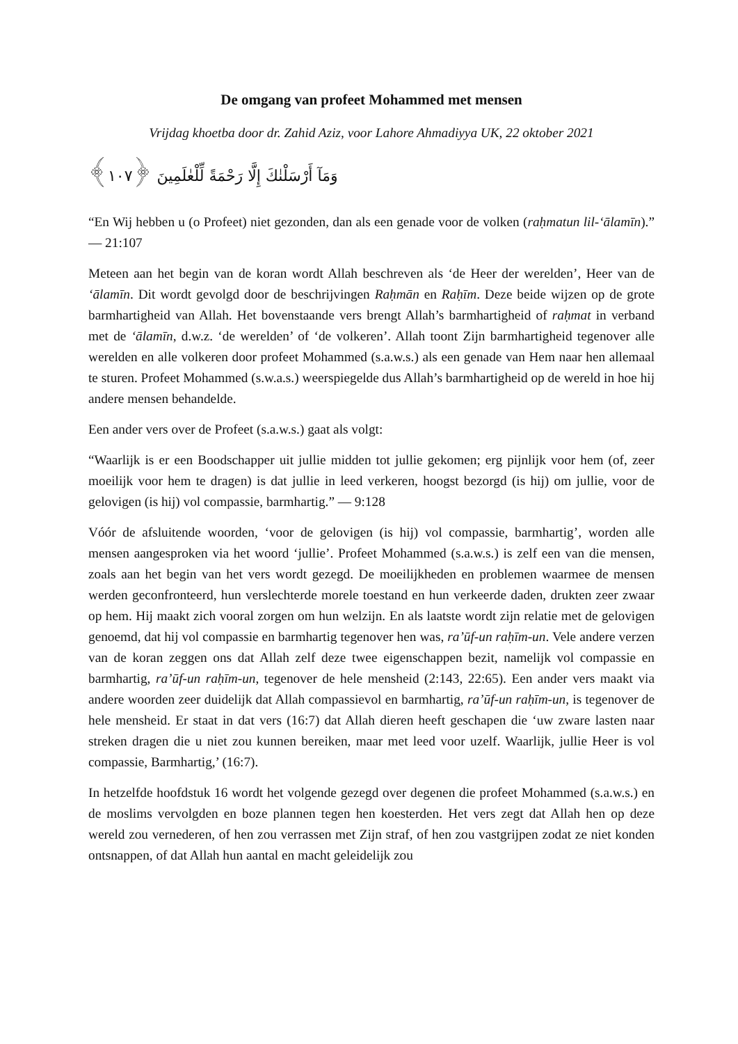De omgang van profeet Mohammed met mensen
Vrijdag khoetba door dr. Zahid Aziz, voor Lahore Ahmadiyya UK, 22 oktober 2021
وَمَآ أَرْسَلْنٰكَ إِلَّا رَحْمَةً لِّلْعٰلَمِينَ ﴿١٠٧﴾
“En Wij hebben u (o Profeet) niet gezonden, dan als een genade voor de volken (raḥmatun lil-‘ālamīn).” — 21:107
Meteen aan het begin van de koran wordt Allah beschreven als ‘de Heer der werelden’, Heer van de ‘ālamīn. Dit wordt gevolgd door de beschrijvingen Raḥmān en Raḥīm. Deze beide wijzen op de grote barmhartigheid van Allah. Het bovenstaande vers brengt Allah’s barmhartigheid of raḥmat in verband met de ‘ālamīn, d.w.z. ‘de werelden’ of ‘de volkeren’. Allah toont Zijn barmhartigheid tegenover alle werelden en alle volkeren door profeet Mohammed (s.a.w.s.) als een genade van Hem naar hen allemaal te sturen. Profeet Mohammed (s.w.a.s.) weerspiegelde dus Allah’s barmhartigheid op de wereld in hoe hij andere mensen behandelde.
Een ander vers over de Profeet (s.a.w.s.) gaat als volgt:
“Waarlijk is er een Boodschapper uit jullie midden tot jullie gekomen; erg pijnlijk voor hem (of, zeer moeilijk voor hem te dragen) is dat jullie in leed verkeren, hoogst bezorgd (is hij) om jullie, voor de gelovigen (is hij) vol compassie, barmhartig.” — 9:128
Vóór de afsluitende woorden, ‘voor de gelovigen (is hij) vol compassie, barmhartig’, worden alle mensen aangesproken via het woord ‘jullie’. Profeet Mohammed (s.a.w.s.) is zelf een van die mensen, zoals aan het begin van het vers wordt gezegd. De moeilijkheden en problemen waarmee de mensen werden geconfronteerd, hun verslechterde morele toestand en hun verkeerde daden, drukten zeer zwaar op hem. Hij maakt zich vooral zorgen om hun welzijn. En als laatste wordt zijn relatie met de gelovigen genoemd, dat hij vol compassie en barmhartig tegenover hen was, ra’ūf-un raḥīm-un. Vele andere verzen van de koran zeggen ons dat Allah zelf deze twee eigenschappen bezit, namelijk vol compassie en barmhartig, ra’ūf-un raḥīm-un, tegenover de hele mensheid (2:143, 22:65). Een ander vers maakt via andere woorden zeer duidelijk dat Allah compassievol en barmhartig, ra’ūf-un raḥīm-un, is tegenover de hele mensheid. Er staat in dat vers (16:7) dat Allah dieren heeft geschapen die ‘uw zware lasten naar streken dragen die u niet zou kunnen bereiken, maar met leed voor uzelf. Waarlijk, jullie Heer is vol compassie, Barmhartig,’ (16:7).
In hetzelfde hoofdstuk 16 wordt het volgende gezegd over degenen die profeet Mohammed (s.a.w.s.) en de moslims vervolgden en boze plannen tegen hen koesterden. Het vers zegt dat Allah hen op deze wereld zou vernederen, of hen zou verrassen met Zijn straf, of hen zou vastgrijpen zodat ze niet konden ontsnappen, of dat Allah hun aantal en macht geleidelijk zou